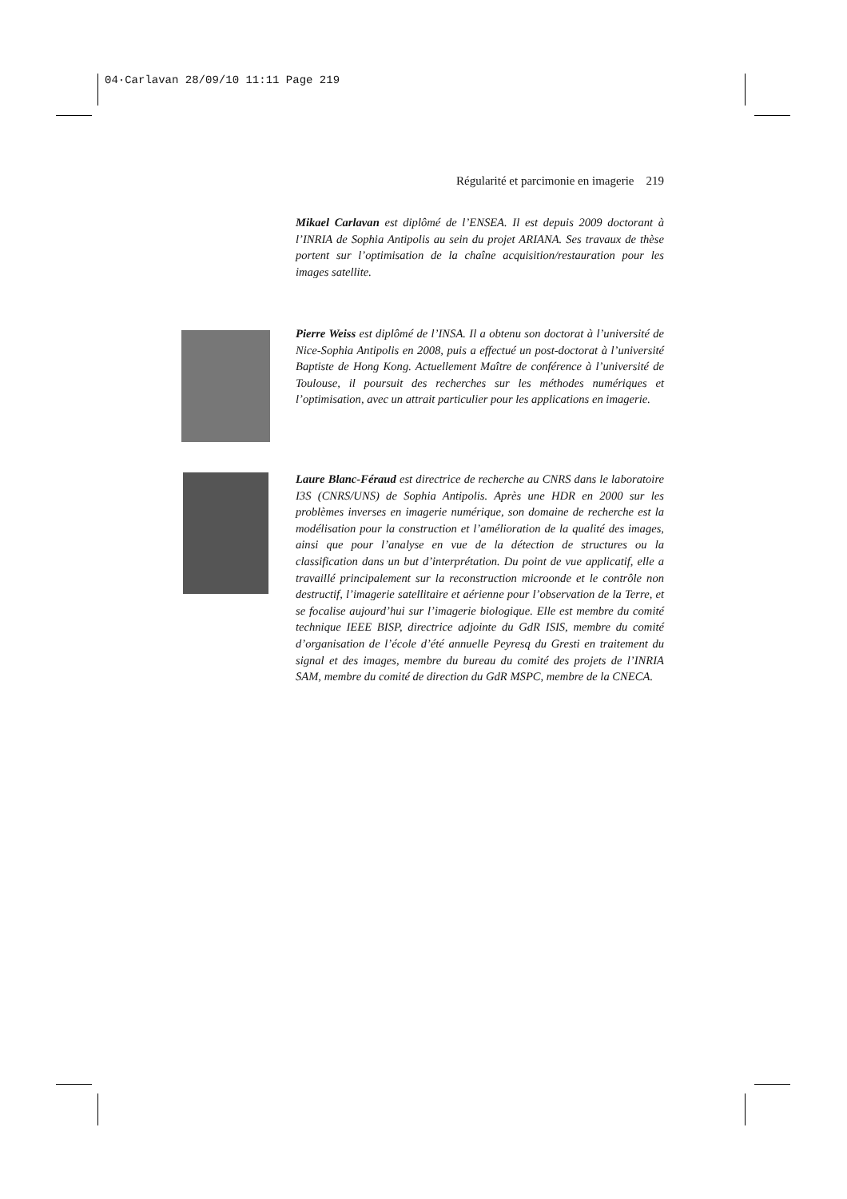04·Carlavan 28/09/10 11:11 Page 219
Régularité et parcimonie en imagerie 219
Mikael Carlavan est diplômé de l’ENSEA. Il est depuis 2009 doctorant à l’INRIA de Sophia Antipolis au sein du projet ARIANA. Ses travaux de thèse portent sur l’optimisation de la chaîne acquisition/restauration pour les images satellite.
Pierre Weiss est diplômé de l’INSA. Il a obtenu son doctorat à l’université de Nice-Sophia Antipolis en 2008, puis a effectué un post-doctorat à l’université Baptiste de Hong Kong. Actuellement Maître de conférence à l’université de Toulouse, il poursuit des recherches sur les méthodes numériques et l’optimisation, avec un attrait particulier pour les applications en imagerie.
Laure Blanc-Féraud est directrice de recherche au CNRS dans le laboratoire I3S (CNRS/UNS) de Sophia Antipolis. Après une HDR en 2000 sur les problèmes inverses en imagerie numérique, son domaine de recherche est la modélisation pour la construction et l’amélioration de la qualité des images, ainsi que pour l’analyse en vue de la détection de structures ou la classification dans un but d’interprétation. Du point de vue applicatif, elle a travaillé principalement sur la reconstruction microonde et le contrôle non destructif, l’imagerie satellitaire et aérienne pour l’observation de la Terre, et se focalise aujourd’hui sur l’imagerie biologique. Elle est membre du comité technique IEEE BISP, directrice adjointe du GdR ISIS, membre du comité d’organisation de l’école d’été annuelle Peyresq du Gresti en traitement du signal et des images, membre du bureau du comité des projets de l’INRIA SAM, membre du comité de direction du GdR MSPC, membre de la CNECA.